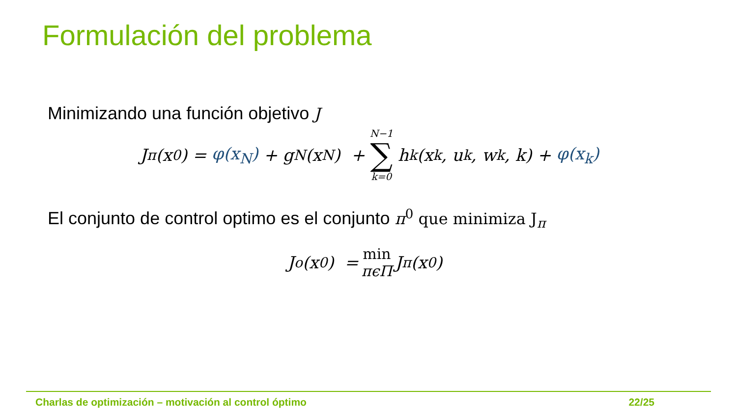Formulación del problema
Minimizando una función objetivo J
J<sub>π</sub>(x<sub>0</sub>) = φ(x<sub>N</sub>) + g<sub>N</sub>(x<sub>N</sub>) + N−1 ∑ k=0 h<sub>k</sub>(x<sub>k</sub>, u<sub>k</sub>, w<sub>k</sub>, k) + φ(x<sub>k</sub>)
El conjunto de control optimo es el conjunto π<sup>0</sup> que minimiza J<sub>π</sub>
J<sup>o</sup>(x<sub>0</sub>) = min πϵΠ J<sub>π</sub>(x<sub>0</sub>)
Charlas de optimización – motivación al control óptimo 22/25